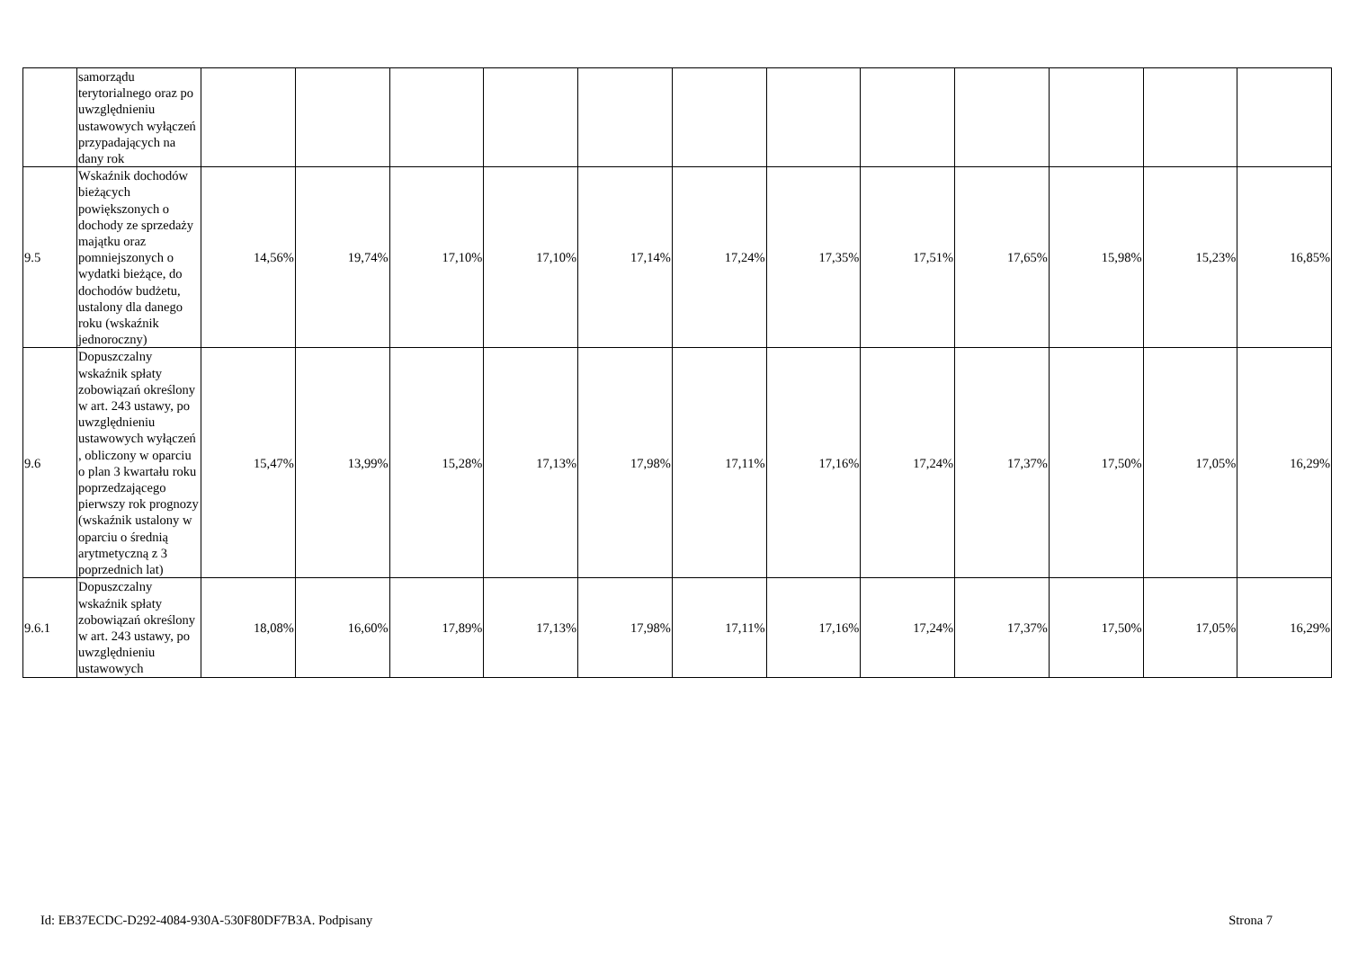| | samorządu terytorialnego oraz po uwzględnieniu ustawowych wyłączeń przypadających na dany rok | | | | | | | | | | | | |
| 9.5 | Wskaźnik dochodów bieżących powiększonych o dochody ze sprzedaży majątku oraz pomniejszonych o wydatki bieżące, do dochodów budżetu, ustalony dla danego roku (wskaźnik jednoroczny) | 14,56% | 19,74% | 17,10% | 17,10% | 17,14% | 17,24% | 17,35% | 17,51% | 17,65% | 15,98% | 15,23% | 16,85% |
| 9.6 | Dopuszczalny wskaźnik spłaty zobowiązań określony w art. 243 ustawy, po uwzględnieniu ustawowych wyłączeń , obliczony w oparciu o plan 3 kwartału roku poprzedzającego pierwszy rok prognozy (wskaźnik ustalony w oparciu o średnią arytmetyczną z 3 poprzednich lat) | 15,47% | 13,99% | 15,28% | 17,13% | 17,98% | 17,11% | 17,16% | 17,24% | 17,37% | 17,50% | 17,05% | 16,29% |
| 9.6.1 | Dopuszczalny wskaźnik spłaty zobowiązań określony w art. 243 ustawy, po uwzględnieniu ustawowych | 18,08% | 16,60% | 17,89% | 17,13% | 17,98% | 17,11% | 17,16% | 17,24% | 17,37% | 17,50% | 17,05% | 16,29% |
Id: EB37ECDC-D292-4084-930A-530F80DF7B3A. Podpisany Strona 7